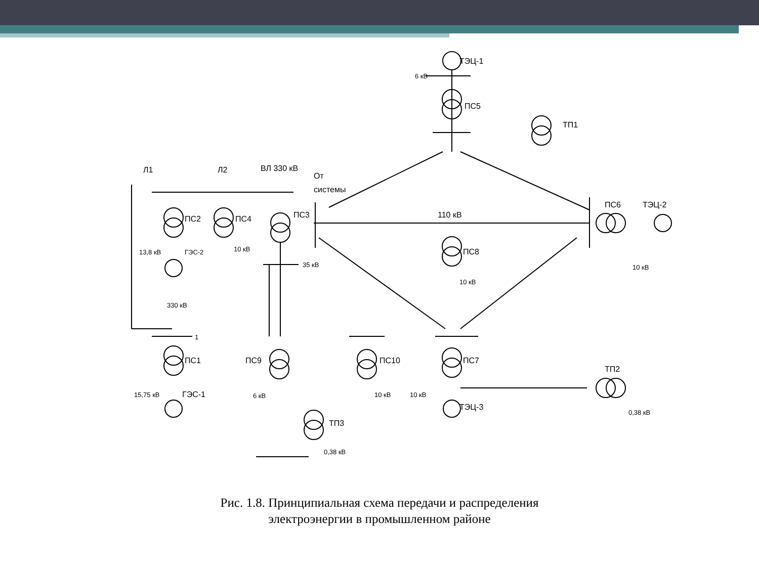ТЭЦ-1
6 кВ
ПС5
ТП1
Л1
Л2
ВЛ 330 кВ
От
системы
ПС2
ПС4
ПС3
110 кВ
ПС6
ТЭЦ-2
ПС8
13,8 кВ
ГЭС-2
10 кВ
35 кВ
10 кВ
10 кВ
330 кВ
1
ПС1
ПС9
ПС10
ПС7
ТП2
15,75 кВ
ГЭС-1
6 кВ
10 кВ
10 кВ
ТЭЦ-3
0,38 кВ
ТП3
0,38 кВ
Рис. 1.8. Принципиальная схема передачи и распределения
электроэнергии в промышленном районе